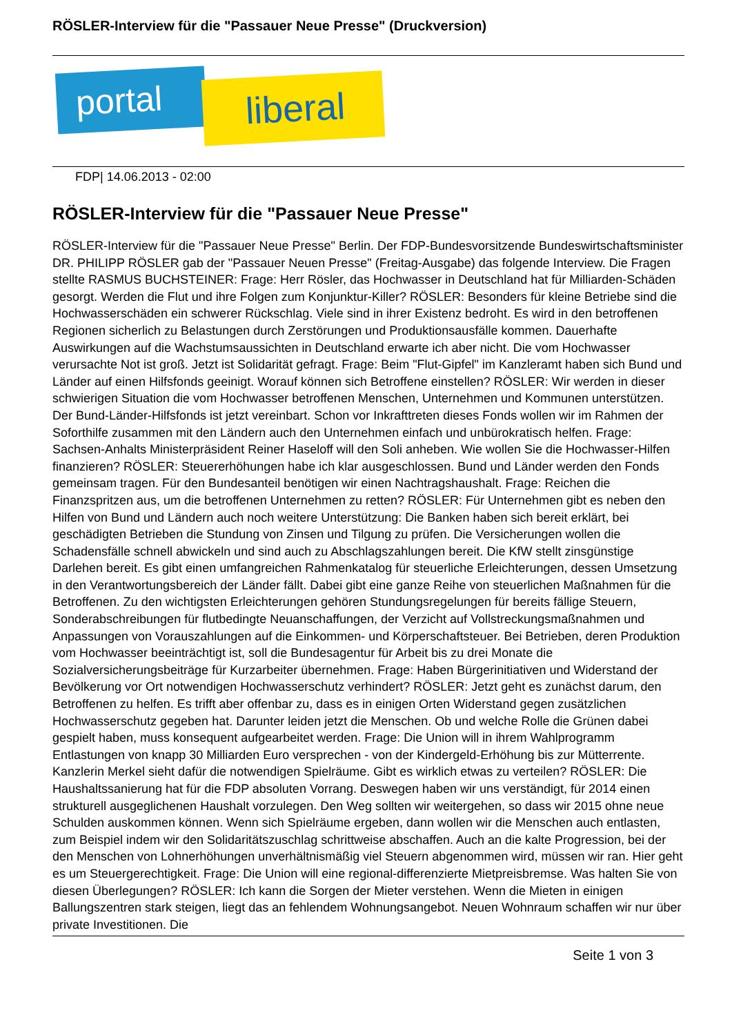RÖSLER-Interview für die "Passauer Neue Presse" (Druckversion)
portal liberal
FDP| 14.06.2013 - 02:00
RÖSLER-Interview für die "Passauer Neue Presse"
RÖSLER-Interview für die "Passauer Neue Presse" Berlin. Der FDP-Bundesvorsitzende Bundeswirtschaftsminister DR. PHILIPP RÖSLER gab der "Passauer Neuen Presse" (Freitag-Ausgabe) das folgende Interview. Die Fragen stellte RASMUS BUCHSTEINER: Frage: Herr Rösler, das Hochwasser in Deutschland hat für Milliarden-Schäden gesorgt. Werden die Flut und ihre Folgen zum Konjunktur-Killer? RÖSLER: Besonders für kleine Betriebe sind die Hochwasserschäden ein schwerer Rückschlag. Viele sind in ihrer Existenz bedroht. Es wird in den betroffenen Regionen sicherlich zu Belastungen durch Zerstörungen und Produktionsausfälle kommen. Dauerhafte Auswirkungen auf die Wachstumsaussichten in Deutschland erwarte ich aber nicht. Die vom Hochwasser verursachte Not ist groß. Jetzt ist Solidarität gefragt. Frage: Beim "Flut-Gipfel" im Kanzleramt haben sich Bund und Länder auf einen Hilfsfonds geeinigt. Worauf können sich Betroffene einstellen? RÖSLER: Wir werden in dieser schwierigen Situation die vom Hochwasser betroffenen Menschen, Unternehmen und Kommunen unterstützen. Der Bund-Länder-Hilfsfonds ist jetzt vereinbart. Schon vor Inkrafttreten dieses Fonds wollen wir im Rahmen der Soforthilfe zusammen mit den Ländern auch den Unternehmen einfach und unbürokratisch helfen. Frage: Sachsen-Anhalts Ministerpräsident Reiner Haseloff will den Soli anheben. Wie wollen Sie die Hochwasser-Hilfen finanzieren? RÖSLER: Steuererhöhungen habe ich klar ausgeschlossen. Bund und Länder werden den Fonds gemeinsam tragen. Für den Bundesanteil benötigen wir einen Nachtragshaushalt. Frage: Reichen die Finanzspritzen aus, um die betroffenen Unternehmen zu retten? RÖSLER: Für Unternehmen gibt es neben den Hilfen von Bund und Ländern auch noch weitere Unterstützung: Die Banken haben sich bereit erklärt, bei geschädigten Betrieben die Stundung von Zinsen und Tilgung zu prüfen. Die Versicherungen wollen die Schadensfälle schnell abwickeln und sind auch zu Abschlagszahlungen bereit. Die KfW stellt zinsgünstige Darlehen bereit. Es gibt einen umfangreichen Rahmenkatalog für steuerliche Erleichterungen, dessen Umsetzung in den Verantwortungsbereich der Länder fällt. Dabei gibt eine ganze Reihe von steuerlichen Maßnahmen für die Betroffenen. Zu den wichtigsten Erleichterungen gehören Stundungsregelungen für bereits fällige Steuern, Sonderabschreibungen für flutbedingte Neuanschaffungen, der Verzicht auf Vollstreckungsmaßnahmen und Anpassungen von Vorauszahlungen auf die Einkommen- und Körperschaftsteuer. Bei Betrieben, deren Produktion vom Hochwasser beeinträchtigt ist, soll die Bundesagentur für Arbeit bis zu drei Monate die Sozialversicherungsbeiträge für Kurzarbeiter übernehmen. Frage: Haben Bürgerinitiativen und Widerstand der Bevölkerung vor Ort notwendigen Hochwasserschutz verhindert? RÖSLER: Jetzt geht es zunächst darum, den Betroffenen zu helfen. Es trifft aber offenbar zu, dass es in einigen Orten Widerstand gegen zusätzlichen Hochwasserschutz gegeben hat. Darunter leiden jetzt die Menschen. Ob und welche Rolle die Grünen dabei gespielt haben, muss konsequent aufgearbeitet werden. Frage: Die Union will in ihrem Wahlprogramm Entlastungen von knapp 30 Milliarden Euro versprechen - von der Kindergeld-Erhöhung bis zur Mütterrente. Kanzlerin Merkel sieht dafür die notwendigen Spielräume. Gibt es wirklich etwas zu verteilen? RÖSLER: Die Haushaltssanierung hat für die FDP absoluten Vorrang. Deswegen haben wir uns verständigt, für 2014 einen strukturell ausgeglichenen Haushalt vorzulegen. Den Weg sollten wir weitergehen, so dass wir 2015 ohne neue Schulden auskommen können. Wenn sich Spielräume ergeben, dann wollen wir die Menschen auch entlasten, zum Beispiel indem wir den Solidaritätszuschlag schrittweise abschaffen. Auch an die kalte Progression, bei der den Menschen von Lohnerhöhungen unverhältnismäßig viel Steuern abgenommen wird, müssen wir ran. Hier geht es um Steuergerechtigkeit. Frage: Die Union will eine regional-differenzierte Mietpreisbremse. Was halten Sie von diesen Überlegungen? RÖSLER: Ich kann die Sorgen der Mieter verstehen. Wenn die Mieten in einigen Ballungszentren stark steigen, liegt das an fehlendem Wohnungsangebot. Neuen Wohnraum schaffen wir nur über private Investitionen. Die
Seite 1 von 3